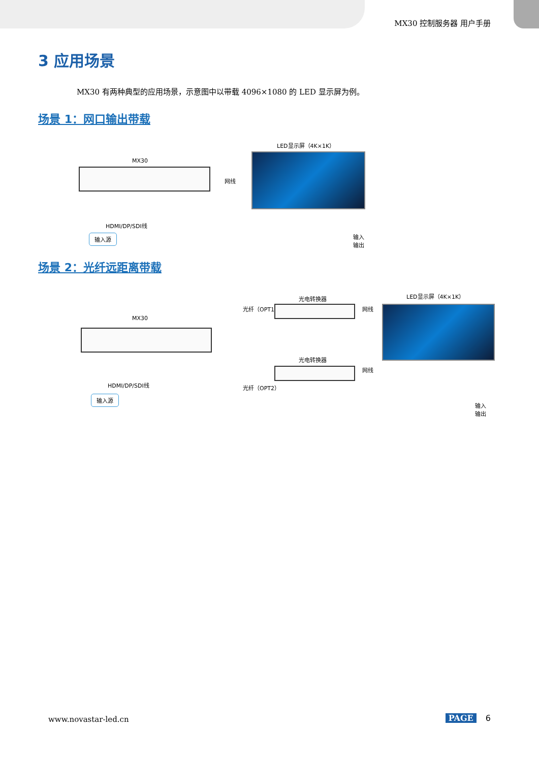MX30 控制服务器 用户手册
3 应用场景
MX30 有两种典型的应用场景，示意图中以带载 4096×1080 的 LED 显示屏为例。
场景 1：网口输出带载
LED显示屏（4K×1K）
MX30
网线
HDMI/DP/SDI线
输入源
输入
输出
场景 2：光纤远距离带载
光电转换器 LED显示屏（4K×1K）
光纤（OPT1） 网线
MX30
光电转换器
网线
HDMI/DP/SDI线 光纤（OPT2）
输入源
输入
输出
www.novastar-led.cn PAGE 6